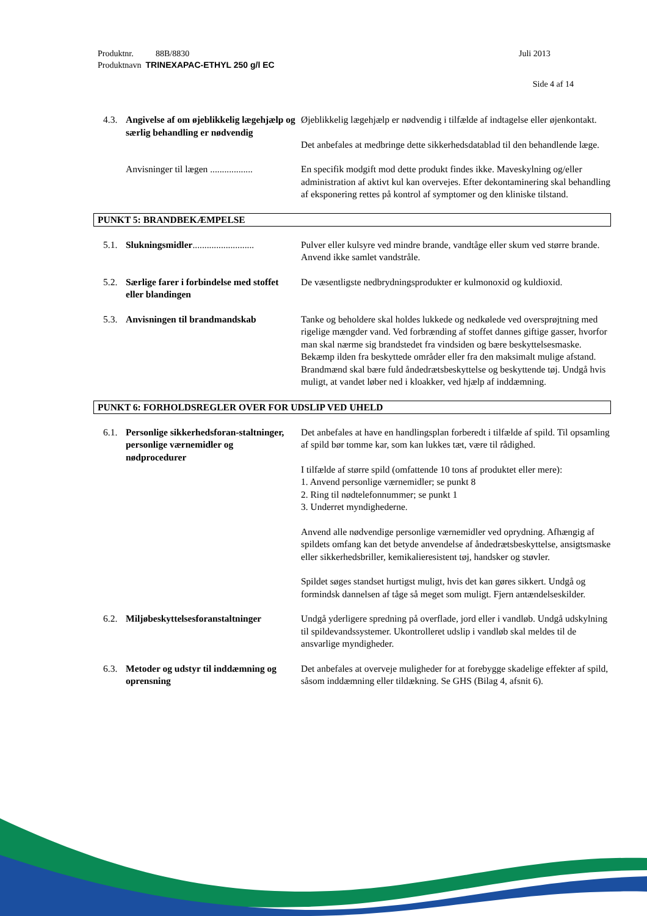Produktnr. 88B/8830 Juli 2013
Produktnavn TRINEXAPAC-ETHYL 250 g/l EC
Side 4 af 14
4.3. Angivelse af om øjeblikkelig lægehjælp og særlig behandling er nødvendig
Øjeblikkelig lægehjælp er nødvendig i tilfælde af indtagelse eller øjenkontakt.
Det anbefales at medbringe dette sikkerhedsdatablad til den behandlende læge.
Anvisninger til lægen ..................
En specifik modgift mod dette produkt findes ikke. Maveskylning og/eller administration af aktivt kul kan overvejes. Efter dekontaminering skal behandling af eksponering rettes på kontrol af symptomer og den kliniske tilstand.
PUNKT 5: BRANDBEKÆMPELSE
5.1. Slukningsmidler..........................
Pulver eller kulsyre ved mindre brande, vandtåge eller skum ved større brande. Anvend ikke samlet vandstråle.
5.2. Særlige farer i forbindelse med stoffet eller blandingen
De væsentligste nedbrydningsprodukter er kulmonoxid og kuldioxid.
5.3. Anvisningen til brandmandskab Tanke og beholdere skal holdes lukkede og nedkølede ved oversprøjtning med rigelige mængder vand. Ved forbrænding af stoffet dannes giftige gasser, hvorfor man skal nærme sig brandstedet fra vindsiden og bære beskyttelsesmaske. Bekæmp ilden fra beskyttede områder eller fra den maksimalt mulige afstand. Brandmænd skal bære fuld åndedrætsbeskyttelse og beskyttende tøj. Undgå hvis muligt, at vandet løber ned i kloakker, ved hjælp af inddæmning.
PUNKT 6: FORHOLDSREGLER OVER FOR UDSLIP VED UHELD
6.1. Personlige sikkerhedsforan-staltninger, personlige værnemidler og nødprocedurer
Det anbefales at have en handlingsplan forberedt i tilfælde af spild. Til opsamling af spild bør tomme kar, som kan lukkes tæt, være til rådighed.
I tilfælde af større spild (omfattende 10 tons af produktet eller mere):
1. Anvend personlige værnemidler; se punkt 8
2. Ring til nødtelefonnummer; se punkt 1
3. Underret myndighederne.
Anvend alle nødvendige personlige værnemidler ved oprydning. Afhængig af spildets omfang kan det betyde anvendelse af åndedrætsbeskyttelse, ansigtsmaske eller sikkerhedsbriller, kemikalieresistent tøj, handsker og støvler.
Spildet søges standset hurtigst muligt, hvis det kan gøres sikkert. Undgå og formindsk dannelsen af tåge så meget som muligt. Fjern antændelseskilder.
6.2. Miljøbeskyttelsesforanstaltninger
Undgå yderligere spredning på overflade, jord eller i vandløb. Undgå udskylning til spildevandssystemer. Ukontrolleret udslip i vandløb skal meldes til de ansvarlige myndigheder.
6.3. Metoder og udstyr til inddæmning og oprensning
Det anbefales at overveje muligheder for at forebygge skadelige effekter af spild, såsom inddæmning eller tildækning. Se GHS (Bilag 4, afsnit 6).